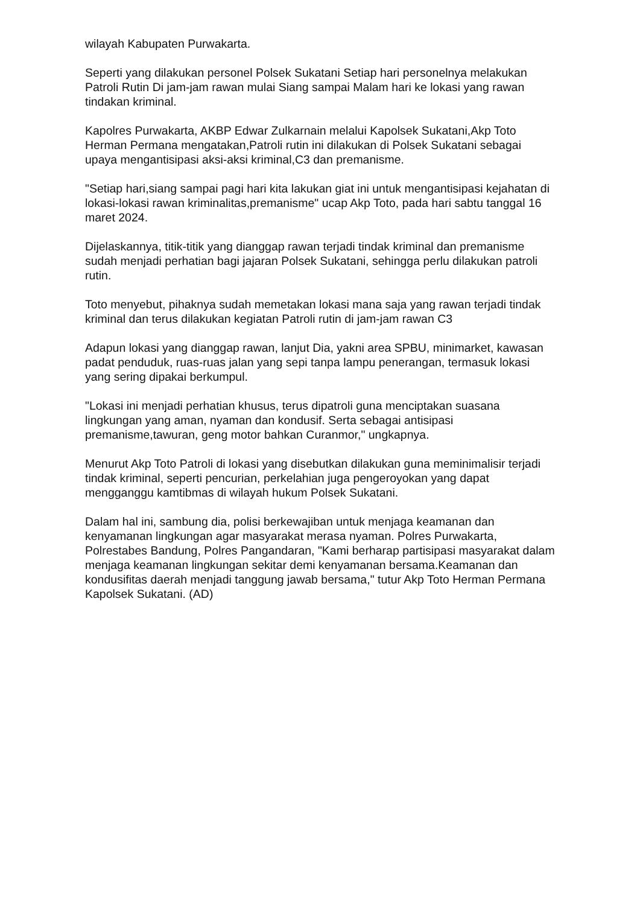wilayah Kabupaten Purwakarta.
Seperti yang dilakukan personel Polsek Sukatani Setiap hari personelnya melakukan Patroli Rutin Di jam-jam rawan mulai Siang sampai Malam hari ke lokasi yang rawan tindakan kriminal.
Kapolres Purwakarta, AKBP Edwar Zulkarnain melalui Kapolsek Sukatani,Akp Toto Herman Permana mengatakan,Patroli rutin ini dilakukan di Polsek Sukatani sebagai upaya mengantisipasi aksi-aksi kriminal,C3 dan premanisme.
"Setiap hari,siang sampai pagi hari kita lakukan giat ini untuk mengantisipasi kejahatan di lokasi-lokasi rawan kriminalitas,premanisme" ucap Akp Toto, pada hari sabtu tanggal 16 maret 2024.
Dijelaskannya, titik-titik yang dianggap rawan terjadi tindak kriminal dan premanisme sudah menjadi perhatian bagi jajaran Polsek Sukatani, sehingga perlu dilakukan patroli rutin.
Toto menyebut, pihaknya sudah memetakan lokasi mana saja yang rawan terjadi tindak kriminal dan terus dilakukan kegiatan Patroli rutin di jam-jam rawan C3
Adapun lokasi yang dianggap rawan, lanjut Dia, yakni area SPBU, minimarket, kawasan padat penduduk, ruas-ruas jalan yang sepi tanpa lampu penerangan, termasuk lokasi yang sering dipakai berkumpul.
"Lokasi ini menjadi perhatian khusus, terus dipatroli guna menciptakan suasana lingkungan yang aman, nyaman dan kondusif. Serta sebagai antisipasi premanisme,tawuran, geng motor bahkan Curanmor," ungkapnya.
Menurut Akp Toto Patroli di lokasi yang disebutkan dilakukan guna meminimalisir terjadi tindak kriminal, seperti pencurian, perkelahian juga pengeroyokan yang dapat mengganggu kamtibmas di wilayah hukum Polsek Sukatani.
Dalam hal ini, sambung dia, polisi berkewajiban untuk menjaga keamanan dan kenyamanan lingkungan agar masyarakat merasa nyaman. Polres Purwakarta, Polrestabes Bandung, Polres Pangandaran, "Kami berharap partisipasi masyarakat dalam menjaga keamanan lingkungan sekitar demi kenyamanan bersama.Keamanan dan kondusifitas daerah menjadi tanggung jawab bersama," tutur Akp Toto Herman Permana Kapolsek Sukatani. (AD)